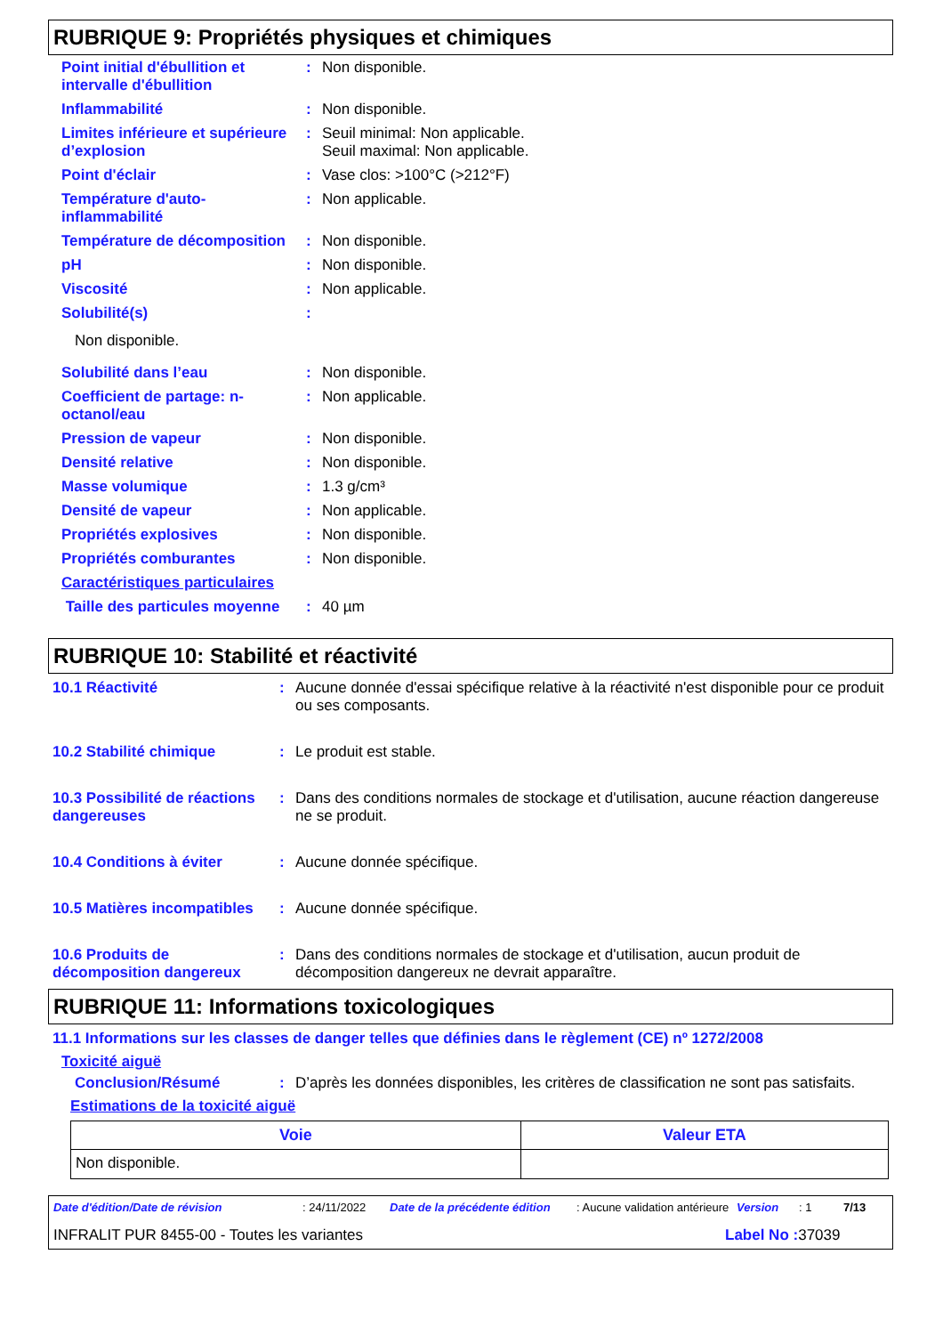RUBRIQUE 9: Propriétés physiques et chimiques
| Point initial d'ébullition et intervalle d'ébullition | : | Non disponible. |
| Inflammabilité | : | Non disponible. |
| Limites inférieure et supérieure d’explosion | : | Seuil minimal: Non applicable. Seuil maximal: Non applicable. |
| Point d'éclair | : | Vase clos: >100°C (>212°F) |
| Température d'auto-inflammabilité | : | Non applicable. |
| Température de décomposition | : | Non disponible. |
| pH | : | Non disponible. |
| Viscosité | : | Non applicable. |
| Solubilité(s) | : | |
| Non disponible. | | |
| Solubilité dans l’eau | : | Non disponible. |
| Coefficient de partage: n-octanol/eau | : | Non applicable. |
| Pression de vapeur | : | Non disponible. |
| Densité relative | : | Non disponible. |
| Masse volumique | : | 1.3 g/cm³ |
| Densité de vapeur | : | Non applicable. |
| Propriétés explosives | : | Non disponible. |
| Propriétés comburantes | : | Non disponible. |
| Caractéristiques particulaires | | |
| Taille des particules moyenne | : | 40 µm |
RUBRIQUE 10: Stabilité et réactivité
| 10.1 Réactivité | : | Aucune donnée d'essai spécifique relative à la réactivité n'est disponible pour ce produit ou ses composants. |
| 10.2 Stabilité chimique | : | Le produit est stable. |
| 10.3 Possibilité de réactions dangereuses | : | Dans des conditions normales de stockage et d'utilisation, aucune réaction dangereuse ne se produit. |
| 10.4 Conditions à éviter | : | Aucune donnée spécifique. |
| 10.5 Matières incompatibles | : | Aucune donnée spécifique. |
| 10.6 Produits de décomposition dangereux | : | Dans des conditions normales de stockage et d'utilisation, aucun produit de décomposition dangereux ne devrait apparaître. |
RUBRIQUE 11: Informations toxicologiques
11.1 Informations sur les classes de danger telles que définies dans le règlement (CE) nº 1272/2008
Toxicité aiguë
| Conclusion/Résumé | : | D’après les données disponibles, les critères de classification ne sont pas satisfaits. |
Estimations de la toxicité aiguë
| Voie | Valeur ETA |
| --- | --- |
| Non disponible. | |
Date d'édition/Date de révision: 24/11/2022 Date de la précédente édition: Aucune validation antérieure Version: 1 7/13
INFRALIT PUR 8455-00 - Toutes les variantes Label No : 37039